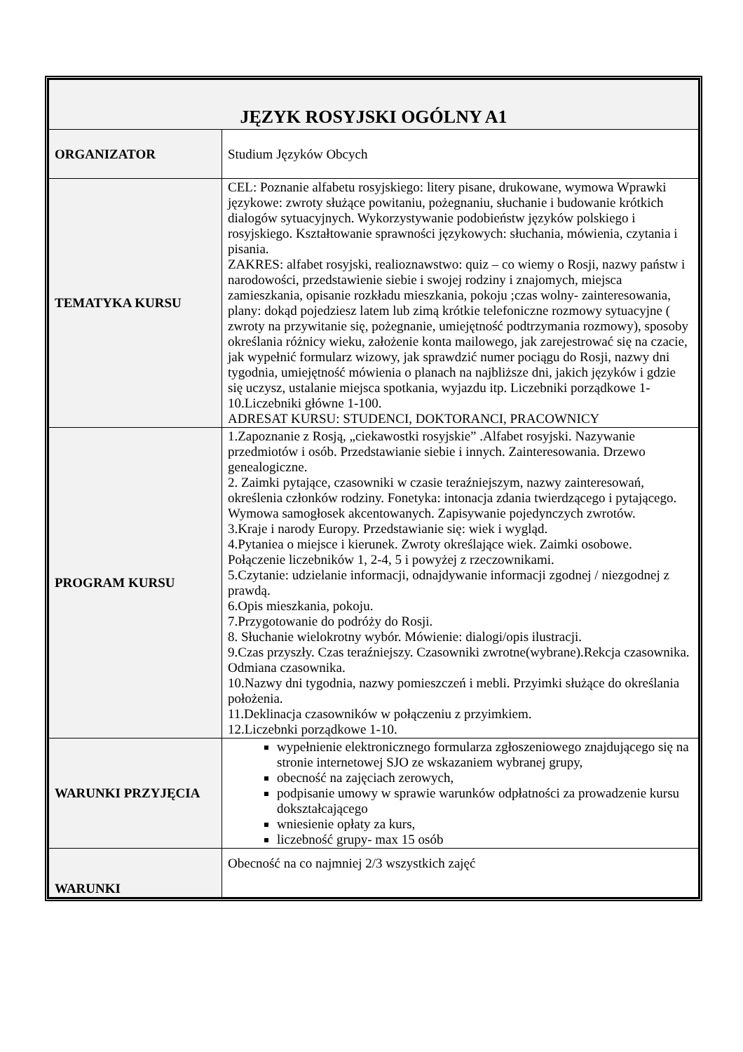| JĘZYK ROSYJSKI OGÓLNY A1 | |
| --- | --- |
| ORGANIZATOR | Studium Języków Obcych |
| TEMATYKA KURSU | CEL: Poznanie alfabetu rosyjskiego: litery pisane, drukowane, wymowa Wprawki językowe: zwroty służące powitaniu, pożegnaniu, słuchanie i budowanie krótkich dialogów sytuacyjnych. Wykorzystywanie podobieństw języków polskiego i rosyjskiego. Kształtowanie sprawności językowych: słuchania, mówienia, czytania i pisania. ZAKRES: alfabet rosyjski, realioznawstwo: quiz – co wiemy o Rosji, nazwy państw i narodowości, przedstawienie siebie i swojej rodziny i znajomych, miejsca zamieszkania, opisanie rozkładu mieszkania, pokoju ;czas wolny- zainteresowania, plany: dokąd pojedziesz latem lub zimą krótkie telefoniczne rozmowy sytuacyjne ( zwroty na przywitanie się, pożegnanie, umiejętność podtrzymania rozmowy), sposoby określania różnicy wieku, założenie konta mailowego, jak zarejestrować się na czacie, jak wypełnić formularz wizowy, jak sprawdzić numer pociągu do Rosji, nazwy dni tygodnia, umiejętność mówienia o planach na najbliższe dni, jakich języków i gdzie się uczysz, ustalanie miejsca spotkania, wyjazdu itp. Liczebniki porządkowe 1-10.Liczebniki główne 1-100. ADRESAT KURSU: STUDENCI, DOKTORANCI, PRACOWNICY |
| PROGRAM KURSU | 1.Zapoznanie z Rosją, „ciekawostki rosyjskie” .Alfabet rosyjski. Nazywanie przedmiotów i osób. Przedstawianie siebie i innych. Zainteresowania. Drzewo genealogiczne. 2. Zaimki pytające, czasowniki w czasie teraźniejszym, nazwy zainteresowań, określenia członków rodziny. Fonetyka: intonacja zdania twierdzącego i pytającego. Wymowa samogłosek akcentowanych. Zapisywanie pojedynczych zwrotów. 3.Kraje i narody Europy. Przedstawianie się: wiek i wygląd. 4.Pytaniea o miejsce i kierunek. Zwroty określające wiek. Zaimki osobowe. Połączenie liczebników 1, 2-4, 5 i powyżej z rzeczownikami. 5.Czytanie: udzielanie informacji, odnajdywanie informacji zgodnej / niezgodnej z prawdą. 6.Opis mieszkania, pokoju. 7.Przygotowanie do podróży do Rosji. 8. Słuchanie wielokrotny wybór. Mówienie: dialogi/opis ilustracji. 9.Czas przyszły. Czas teraźniejszy. Czasowniki zwrotne(wybrane).Rekcja czasownika. Odmiana czasownika. 10.Nazwy dni tygodnia, nazwy pomieszczeń i mebli. Przyimki służące do określania położenia. 11.Deklinacja czasowników w połączeniu z przyimkiem. 12.Liczebnki porządkowe 1-10. |
| WARUNKI PRZYJĘCIA | wypełnienie elektronicznego formularza zgłoszeniowego znajdującego się na stronie internetowej SJO ze wskazaniem wybranej grupy, obecność na zajęciach zerowych, podpisanie umowy w sprawie warunków odpłatności za prowadzenie kursu dokształcającego wniesienie opłaty za kurs, liczebność grupy- max 15 osób |
| WARUNKI | Obecność na co najmniej 2/3 wszystkich zajęć |